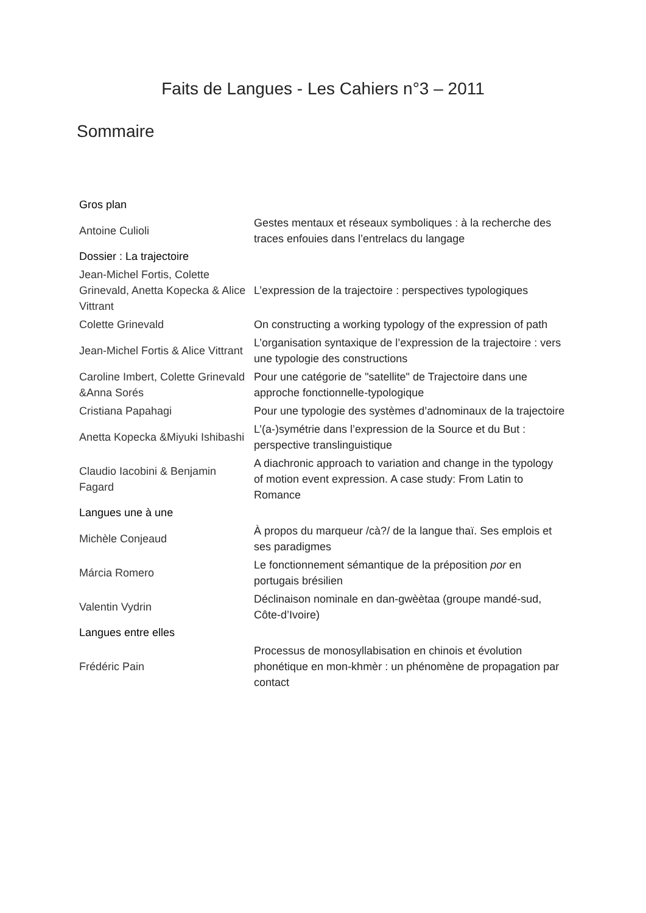Faits de Langues - Les Cahiers n°3 – 2011
Sommaire
| Gros plan | |
| --- | --- |
| Antoine Culioli | Gestes mentaux et réseaux symboliques : à la recherche des traces enfouies dans l’entrelacs du langage |
| Dossier : La trajectoire | |
| Jean-Michel Fortis, Colette Grinevald, Anetta Kopecka & Alice Vittrant | L’expression de la trajectoire : perspectives typologiques |
| Colette Grinevald | On constructing a working typology of the expression of path |
| Jean-Michel Fortis & Alice Vittrant | L’organisation syntaxique de l’expression de la trajectoire : vers une typologie des constructions |
| Caroline Imbert, Colette Grinevald &Anna Sorés | Pour une catégorie de "satellite" de Trajectoire dans une approche fonctionnelle-typologique |
| Cristiana Papahagi | Pour une typologie des systèmes d’adnominaux de la trajectoire |
| Anetta Kopecka &Miyuki Ishibashi | L’(a-)symétrie dans l’expression de la Source et du But : perspective translinguistique |
| Claudio Iacobini & Benjamin Fagard | A diachronic approach to variation and change in the typology of motion event expression. A case study: From Latin to Romance |
| Langues une à une | |
| Michèle Conjeaud | À propos du marqueur /cà?/ de la langue thaï. Ses emplois et ses paradigmes |
| Márcia Romero | Le fonctionnement sémantique de la préposition por en portugais brésilien |
| Valentin Vydrin | Déclinaison nominale en dan-gwèètaa (groupe mandé-sud, Côte-d’Ivoire) |
| Langues entre elles | |
| Frédéric Pain | Processus de monosyllabisation en chinois et évolution phonétique en mon-khmèr : un phénomène de propagation par contact |